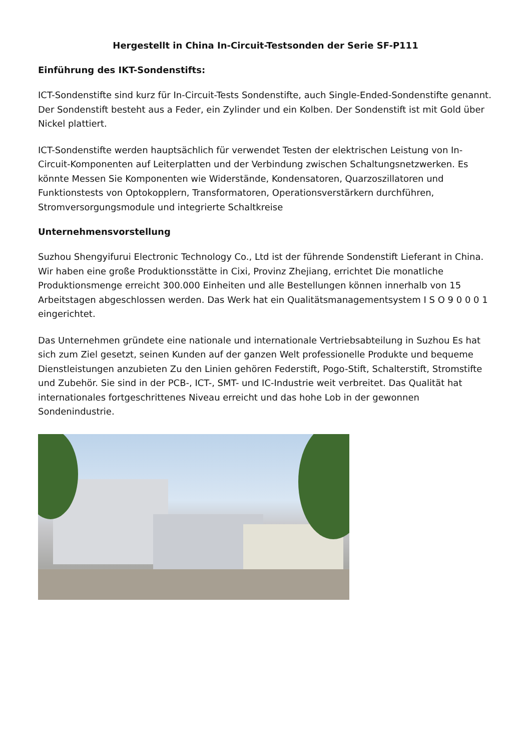Hergestellt in China In-Circuit-Testsonden der Serie SF-P111
Einführung des IKT-Sondenstifts:
ICT-Sondenstifte sind kurz für In-Circuit-Tests Sondenstifte, auch Single-Ended-Sondenstifte genannt. Der Sondenstift besteht aus a Feder, ein Zylinder und ein Kolben. Der Sondenstift ist mit Gold über Nickel plattiert.
ICT-Sondenstifte werden hauptsächlich für verwendet Testen der elektrischen Leistung von In-Circuit-Komponenten auf Leiterplatten und der Verbindung zwischen Schaltungsnetzwerken. Es könnte Messen Sie Komponenten wie Widerstände, Kondensatoren, Quarzoszillatoren und Funktionstests von Optokopplern, Transformatoren, Operationsverstärkern durchführen, Stromversorgungsmodule und integrierte Schaltkreise
Unternehmensvorstellung
Suzhou Shengyifurui Electronic Technology Co., Ltd ist der führende Sondenstift Lieferant in China. Wir haben eine große Produktionsstätte in Cixi, Provinz Zhejiang, errichtet Die monatliche Produktionsmenge erreicht 300.000 Einheiten und alle Bestellungen können innerhalb von 15 Arbeitstagen abgeschlossen werden. Das Werk hat ein Qualitätsmanagementsystem I S O 9 0 0 0 1 eingerichtet.
Das Unternehmen gründete eine nationale und internationale Vertriebsabteilung in Suzhou Es hat sich zum Ziel gesetzt, seinen Kunden auf der ganzen Welt professionelle Produkte und bequeme Dienstleistungen anzubieten Zu den Linien gehören Federstift, Pogo-Stift, Schalterstift, Stromstifte und Zubehör. Sie sind in der PCB-, ICT-, SMT- und IC-Industrie weit verbreitet. Das Qualität hat internationales fortgeschrittenes Niveau erreicht und das hohe Lob in der gewonnen Sondenindustrie.